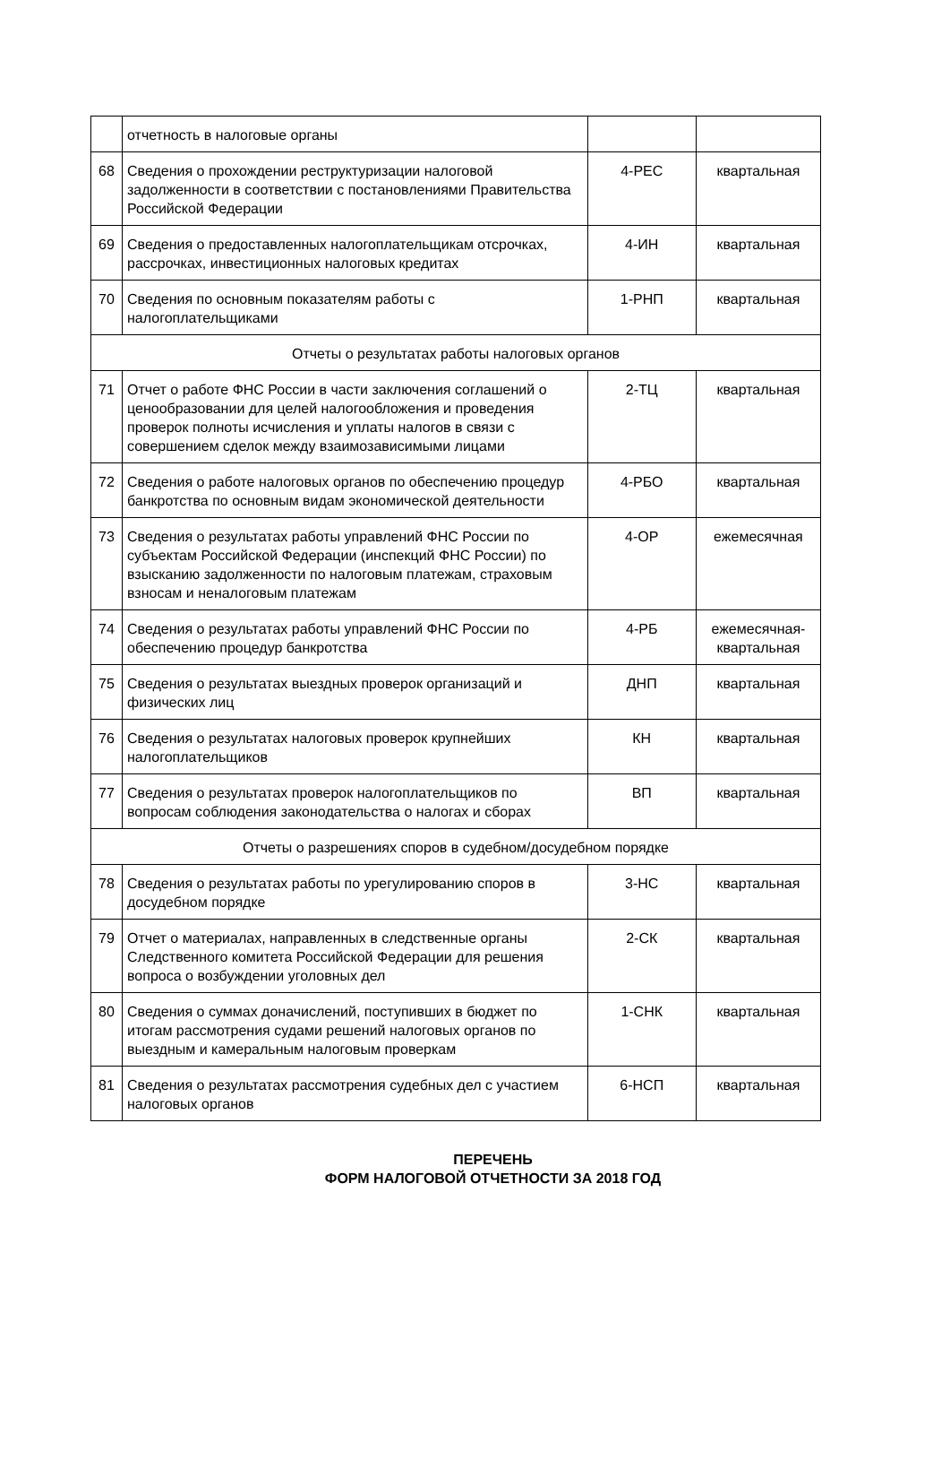| | отчетность в налоговые органы | | |
| 68 | Сведения о прохождении реструктуризации налоговой задолженности в соответствии с постановлениями Правительства Российской Федерации | 4-РЕС | квартальная |
| 69 | Сведения о предоставленных налогоплательщикам отсрочках, рассрочках, инвестиционных налоговых кредитах | 4-ИН | квартальная |
| 70 | Сведения по основным показателям работы с налогоплательщиками | 1-РНП | квартальная |
| Отчеты о результатах работы налоговых органов | | | |
| 71 | Отчет о работе ФНС России в части заключения соглашений о ценообразовании для целей налогообложения и проведения проверок полноты исчисления и уплаты налогов в связи с совершением сделок между взаимозависимыми лицами | 2-ТЦ | квартальная |
| 72 | Сведения о работе налоговых органов по обеспечению процедур банкротства по основным видам экономической деятельности | 4-РБО | квартальная |
| 73 | Сведения о результатах работы управлений ФНС России по субъектам Российской Федерации (инспекций ФНС России) по взысканию задолженности по налоговым платежам, страховым взносам и неналоговым платежам | 4-ОР | ежемесячная |
| 74 | Сведения о результатах работы управлений ФНС России по обеспечению процедур банкротства | 4-РБ | ежемесячная-квартальная |
| 75 | Сведения о результатах выездных проверок организаций и физических лиц | ДНП | квартальная |
| 76 | Сведения о результатах налоговых проверок крупнейших налогоплательщиков | КН | квартальная |
| 77 | Сведения о результатах проверок налогоплательщиков по вопросам соблюдения законодательства о налогах и сборах | ВП | квартальная |
| Отчеты о разрешениях споров в судебном/досудебном порядке | | | |
| 78 | Сведения о результатах работы по урегулированию споров в досудебном порядке | 3-НС | квартальная |
| 79 | Отчет о материалах, направленных в следственные органы Следственного комитета Российской Федерации для решения вопроса о возбуждении уголовных дел | 2-СК | квартальная |
| 80 | Сведения о суммах доначислений, поступивших в бюджет по итогам рассмотрения судами решений налоговых органов по выездным и камеральным налоговым проверкам | 1-СНК | квартальная |
| 81 | Сведения о результатах рассмотрения судебных дел с участием налоговых органов | 6-НСП | квартальная |
ПЕРЕЧЕНЬ
ФОРМ НАЛОГОВОЙ ОТЧЕТНОСТИ ЗА 2018 ГОД